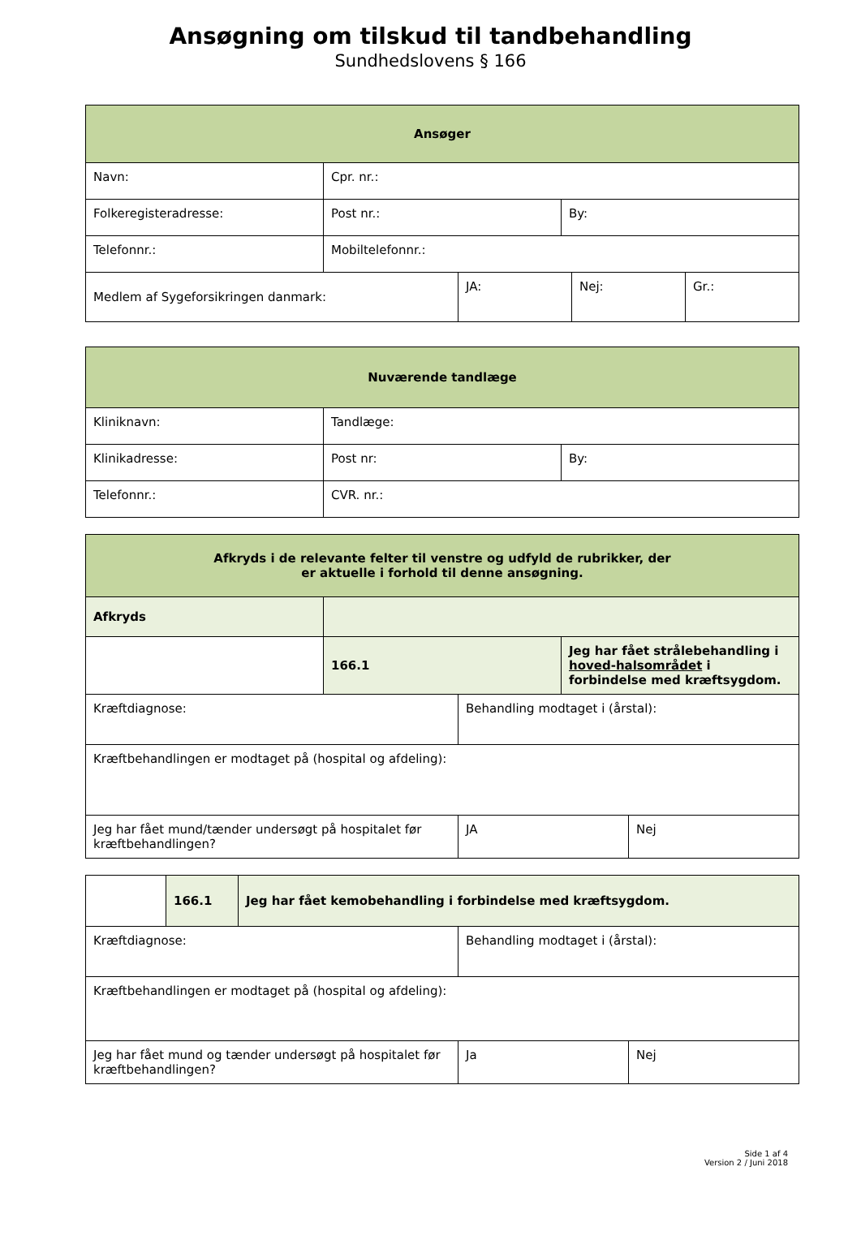Ansøgning om tilskud til tandbehandling
Sundhedslovens § 166
| Ansøger | | |
| Navn: | Cpr. nr.: | |
| Folkeregisteradresse: | Post nr.: | By: |
| Telefonnr.: | Mobiltelefonnr.: | |
| Medlem af Sygeforsikringen danmark: | JA: | Nej: | Gr.: |
| Nuværende tandlæge | | |
| Kliniknavn: | Tandlæge: | |
| Klinikadresse: | Post nr: | By: |
| Telefonnr.: | CVR. nr.: | |
| Afkryds i de relevante felter til venstre og udfyld de rubrikker, der er aktuelle i forhold til denne ansøgning. | | |
| Afkryds | | |
| | 166.1 | Jeg har fået strålebehandling i hoved-halsområdet i forbindelse med kræftsygdom. |
| Kræftdiagnose: | Behandling modtaget i (årstal): | |
| Kræftbehandlingen er modtaget på (hospital og afdeling): | | |
| Jeg har fået mund/tænder undersøgt på hospitalet før kræftbehandlingen? | JA | Nej |
| | 166.1 | Jeg har fået kemobehandling i forbindelse med kræftsygdom. |
| Kræftdiagnose: | Behandling modtaget i (årstal): | |
| Kræftbehandlingen er modtaget på (hospital og afdeling): | | |
| Jeg har fået mund og tænder undersøgt på hospitalet før kræftbehandlingen? | Ja | Nej |
Side 1 af 4
Version 2 / Juni 2018